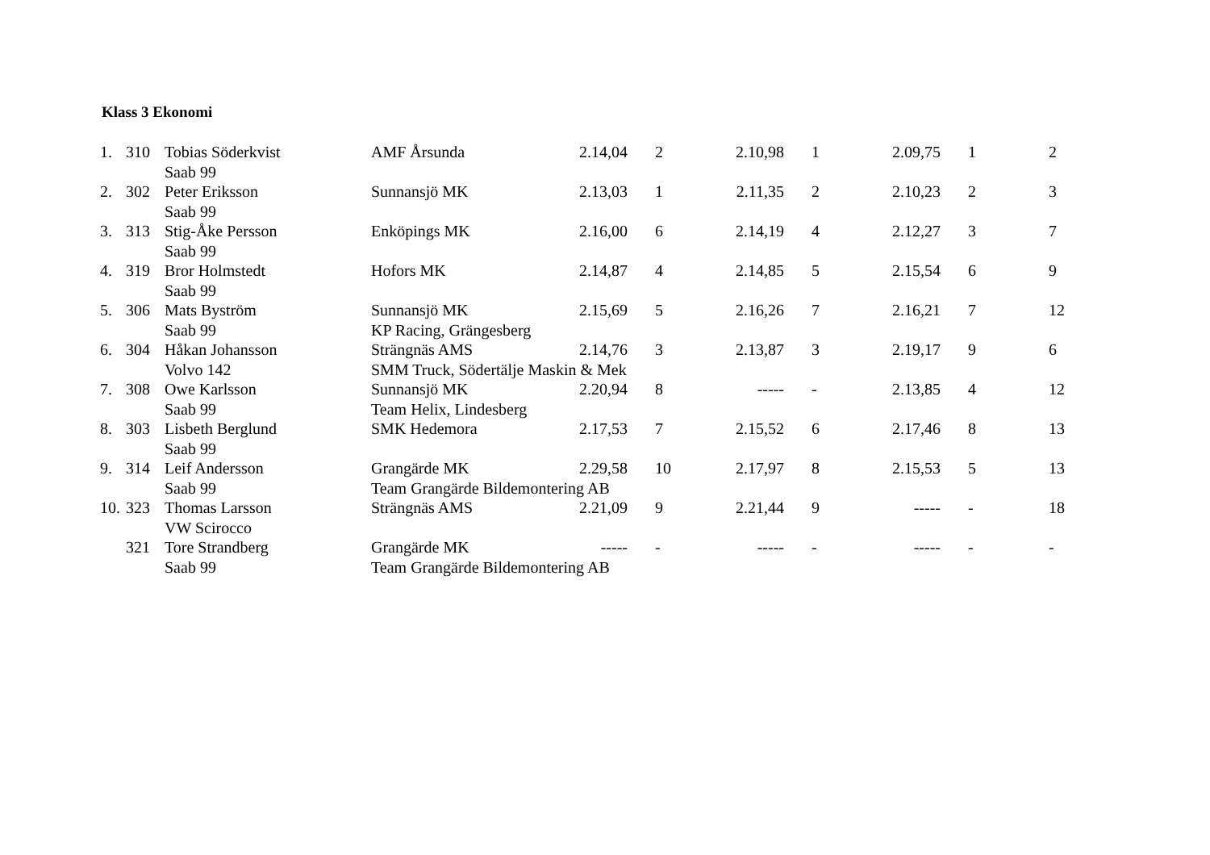Klass 3 Ekonomi
| 1. | 310 | Tobias Söderkvist | AMF Årsunda | 2.14,04 | 2 | 2.10,98 | 1 | 2.09,75 | 1 | 2 |
| | | Saab 99 | | | | | | | | |
| 2. | 302 | Peter Eriksson | Sunnansjö MK | 2.13,03 | 1 | 2.11,35 | 2 | 2.10,23 | 2 | 3 |
| | | Saab 99 | | | | | | | | |
| 3. | 313 | Stig-Åke Persson | Enköpings MK | 2.16,00 | 6 | 2.14,19 | 4 | 2.12,27 | 3 | 7 |
| | | Saab 99 | | | | | | | | |
| 4. | 319 | Bror Holmstedt | Hofors MK | 2.14,87 | 4 | 2.14,85 | 5 | 2.15,54 | 6 | 9 |
| | | Saab 99 | | | | | | | | |
| 5. | 306 | Mats Byström | Sunnansjö MK | 2.15,69 | 5 | 2.16,26 | 7 | 2.16,21 | 7 | 12 |
| | | Saab 99 | KP Racing, Grängesberg | | | | | | | |
| 6. | 304 | Håkan Johansson | Strängnäs AMS | 2.14,76 | 3 | 2.13,87 | 3 | 2.19,17 | 9 | 6 |
| | | Volvo 142 | SMM Truck, Södertälje Maskin & Mek | | | | | | | |
| 7. | 308 | Owe Karlsson | Sunnansjö MK | 2.20,94 | 8 | ----- | - | 2.13,85 | 4 | 12 |
| | | Saab 99 | Team Helix, Lindesberg | | | | | | | |
| 8. | 303 | Lisbeth Berglund | SMK Hedemora | 2.17,53 | 7 | 2.15,52 | 6 | 2.17,46 | 8 | 13 |
| | | Saab 99 | | | | | | | | |
| 9. | 314 | Leif Andersson | Grangärde MK | 2.29,58 | 10 | 2.17,97 | 8 | 2.15,53 | 5 | 13 |
| | | Saab 99 | Team Grangärde Bildemontering AB | | | | | | | |
| 10. | 323 | Thomas Larsson | Strängnäs AMS | 2.21,09 | 9 | 2.21,44 | 9 | ----- | - | 18 |
| | | VW Scirocco | | | | | | | | |
| | 321 | Tore Strandberg | Grangärde MK | ----- | - | ----- | - | ----- | - | - |
| | | Saab 99 | Team Grangärde Bildemontering AB | | | | | | | |